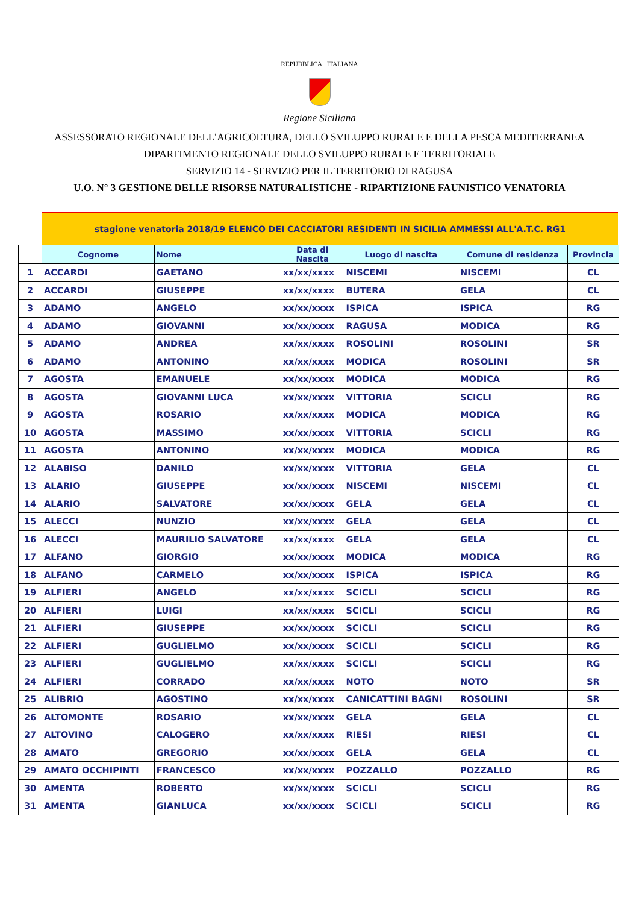REPUBBLICA ITALIANA
Regione Siciliana
ASSESSORATO REGIONALE DELL’AGRICOLTURA, DELLO SVILUPPO RURALE E DELLA PESCA MEDITERRANEA
DIPARTIMENTO REGIONALE DELLO SVILUPPO RURALE E TERRITORIALE
SERVIZIO 14 - SERVIZIO PER IL TERRITORIO DI RAGUSA
U.O. N° 3 GESTIONE DELLE RISORSE NATURALISTICHE - RIPARTIZIONE FAUNISTICO VENATORIA
stagione venatoria 2018/19 ELENCO DEI CACCIATORI RESIDENTI IN SICILIA AMMESSI ALL'A.T.C. RG1
| | Cognome | Nome | Data di Nascita | Luogo di nascita | Comune di residenza | Provincia |
| --- | --- | --- | --- | --- | --- | --- |
| 1 | ACCARDI | GAETANO | xx/xx/xxxx | NISCEMI | NISCEMI | CL |
| 2 | ACCARDI | GIUSEPPE | xx/xx/xxxx | BUTERA | GELA | CL |
| 3 | ADAMO | ANGELO | xx/xx/xxxx | ISPICA | ISPICA | RG |
| 4 | ADAMO | GIOVANNI | xx/xx/xxxx | RAGUSA | MODICA | RG |
| 5 | ADAMO | ANDREA | xx/xx/xxxx | ROSOLINI | ROSOLINI | SR |
| 6 | ADAMO | ANTONINO | xx/xx/xxxx | MODICA | ROSOLINI | SR |
| 7 | AGOSTA | EMANUELE | xx/xx/xxxx | MODICA | MODICA | RG |
| 8 | AGOSTA | GIOVANNI LUCA | xx/xx/xxxx | VITTORIA | SCICLI | RG |
| 9 | AGOSTA | ROSARIO | xx/xx/xxxx | MODICA | MODICA | RG |
| 10 | AGOSTA | MASSIMO | xx/xx/xxxx | VITTORIA | SCICLI | RG |
| 11 | AGOSTA | ANTONINO | xx/xx/xxxx | MODICA | MODICA | RG |
| 12 | ALABISO | DANILO | xx/xx/xxxx | VITTORIA | GELA | CL |
| 13 | ALARIO | GIUSEPPE | xx/xx/xxxx | NISCEMI | NISCEMI | CL |
| 14 | ALARIO | SALVATORE | xx/xx/xxxx | GELA | GELA | CL |
| 15 | ALECCI | NUNZIO | xx/xx/xxxx | GELA | GELA | CL |
| 16 | ALECCI | MAURILIO SALVATORE | xx/xx/xxxx | GELA | GELA | CL |
| 17 | ALFANO | GIORGIO | xx/xx/xxxx | MODICA | MODICA | RG |
| 18 | ALFANO | CARMELO | xx/xx/xxxx | ISPICA | ISPICA | RG |
| 19 | ALFIERI | ANGELO | xx/xx/xxxx | SCICLI | SCICLI | RG |
| 20 | ALFIERI | LUIGI | xx/xx/xxxx | SCICLI | SCICLI | RG |
| 21 | ALFIERI | GIUSEPPE | xx/xx/xxxx | SCICLI | SCICLI | RG |
| 22 | ALFIERI | GUGLIELMO | xx/xx/xxxx | SCICLI | SCICLI | RG |
| 23 | ALFIERI | GUGLIELMO | xx/xx/xxxx | SCICLI | SCICLI | RG |
| 24 | ALFIERI | CORRADO | xx/xx/xxxx | NOTO | NOTO | SR |
| 25 | ALIBRIO | AGOSTINO | xx/xx/xxxx | CANICATTINI BAGNI | ROSOLINI | SR |
| 26 | ALTOMONTE | ROSARIO | xx/xx/xxxx | GELA | GELA | CL |
| 27 | ALTOVINO | CALOGERO | xx/xx/xxxx | RIESI | RIESI | CL |
| 28 | AMATO | GREGORIO | xx/xx/xxxx | GELA | GELA | CL |
| 29 | AMATO OCCHIPINTI | FRANCESCO | xx/xx/xxxx | POZZALLO | POZZALLO | RG |
| 30 | AMENTA | ROBERTO | xx/xx/xxxx | SCICLI | SCICLI | RG |
| 31 | AMENTA | GIANLUCA | xx/xx/xxxx | SCICLI | SCICLI | RG |